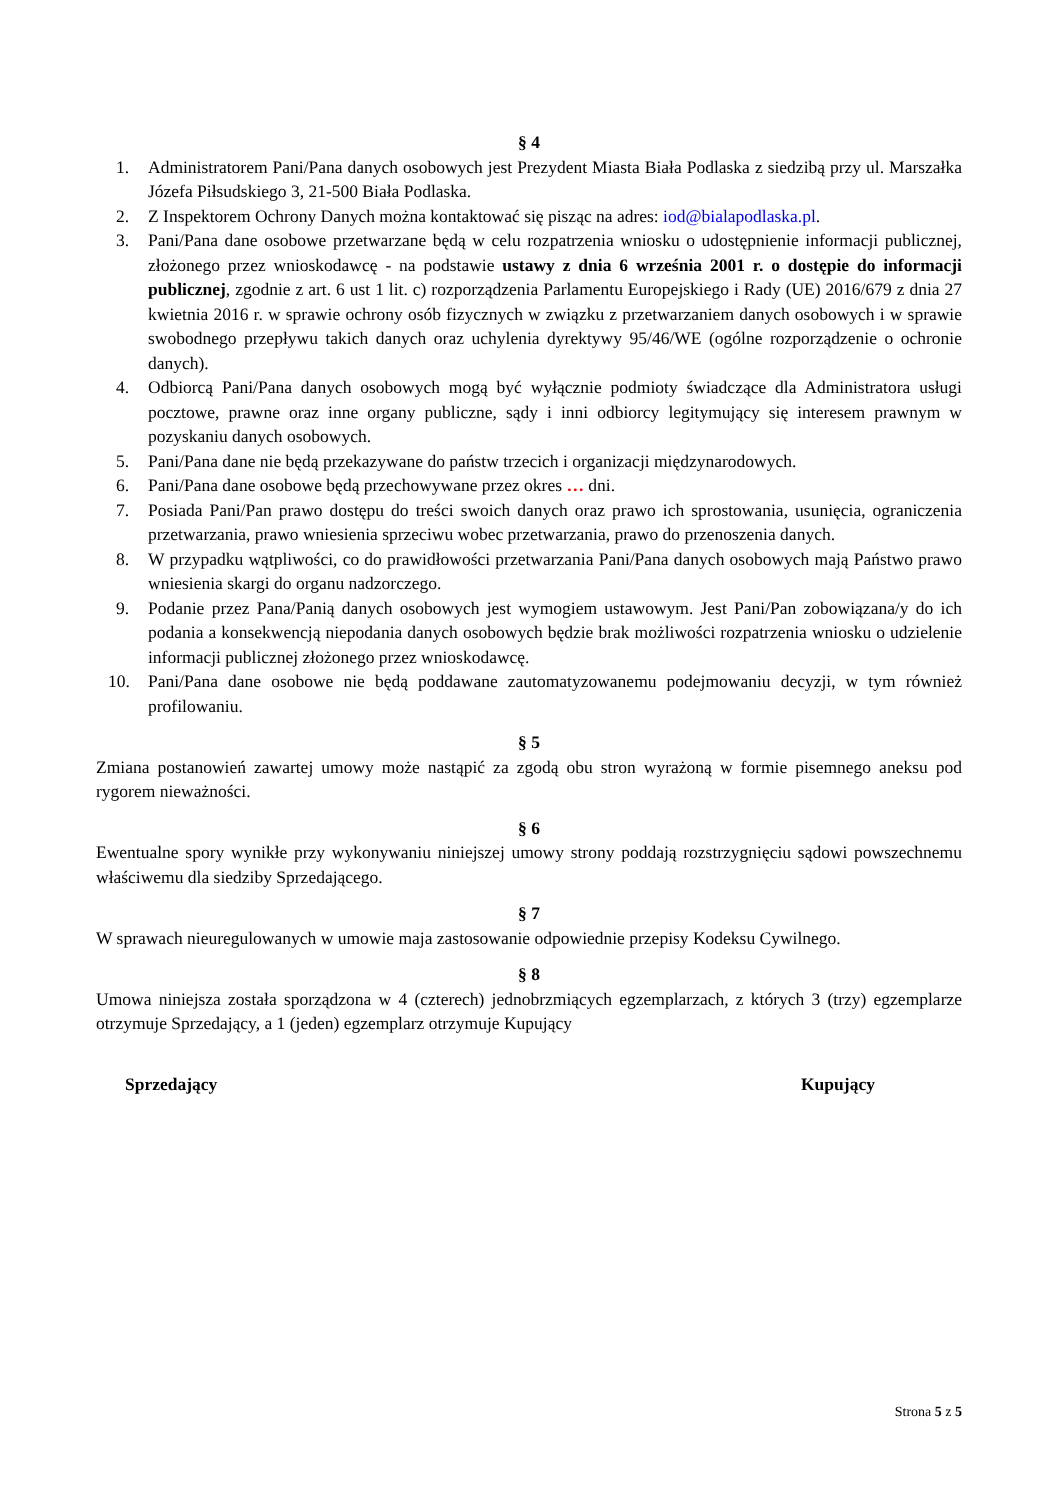§ 4
1. Administratorem Pani/Pana danych osobowych jest Prezydent Miasta Biała Podlaska z siedzibą przy ul. Marszałka Józefa Piłsudskiego 3, 21-500 Biała Podlaska.
2. Z Inspektorem Ochrony Danych można kontaktować się pisząc na adres: iod@bialapodlaska.pl.
3. Pani/Pana dane osobowe przetwarzane będą w celu rozpatrzenia wniosku o udostępnienie informacji publicznej, złożonego przez wnioskodawcę - na podstawie ustawy z dnia 6 września 2001 r. o dostępie do informacji publicznej, zgodnie z art. 6 ust 1 lit. c) rozporządzenia Parlamentu Europejskiego i Rady (UE) 2016/679 z dnia 27 kwietnia 2016 r. w sprawie ochrony osób fizycznych w związku z przetwarzaniem danych osobowych i w sprawie swobodnego przepływu takich danych oraz uchylenia dyrektywy 95/46/WE (ogólne rozporządzenie o ochronie danych).
4. Odbiorcą Pani/Pana danych osobowych mogą być wyłącznie podmioty świadczące dla Administratora usługi pocztowe, prawne oraz inne organy publiczne, sądy i inni odbiorcy legitymujący się interesem prawnym w pozyskaniu danych osobowych.
5. Pani/Pana dane nie będą przekazywane do państw trzecich i organizacji międzynarodowych.
6. Pani/Pana dane osobowe będą przechowywane przez okres … dni.
7. Posiada Pani/Pan prawo dostępu do treści swoich danych oraz prawo ich sprostowania, usunięcia, ograniczenia przetwarzania, prawo wniesienia sprzeciwu wobec przetwarzania, prawo do przenoszenia danych.
8. W przypadku wątpliwości, co do prawidłowości przetwarzania Pani/Pana danych osobowych mają Państwo prawo wniesienia skargi do organu nadzorczego.
9. Podanie przez Pana/Panią danych osobowych jest wymogiem ustawowym. Jest Pani/Pan zobowiązana/y do ich podania a konsekwencją niepodania danych osobowych będzie brak możliwości rozpatrzenia wniosku o udzielenie informacji publicznej złożonego przez wnioskodawcę.
10. Pani/Pana dane osobowe nie będą poddawane zautomatyzowanemu podejmowaniu decyzji, w tym również profilowaniu.
§ 5
Zmiana postanowień zawartej umowy może nastąpić za zgodą obu stron wyrażoną w formie pisemnego aneksu pod rygorem nieważności.
§ 6
Ewentualne spory wynikłe przy wykonywaniu niniejszej umowy strony poddają rozstrzygnięciu sądowi powszechnemu właściwemu dla siedziby Sprzedającego.
§ 7
W sprawach nieuregulowanych w umowie maja zastosowanie odpowiednie przepisy Kodeksu Cywilnego.
§ 8
Umowa niniejsza została sporządzona w 4 (czterech) jednobrzmiących egzemplarzach, z których 3 (trzy) egzemplarze otrzymuje Sprzedający, a 1 (jeden) egzemplarz otrzymuje Kupujący
Sprzedający Kupujący
Strona 5 z 5